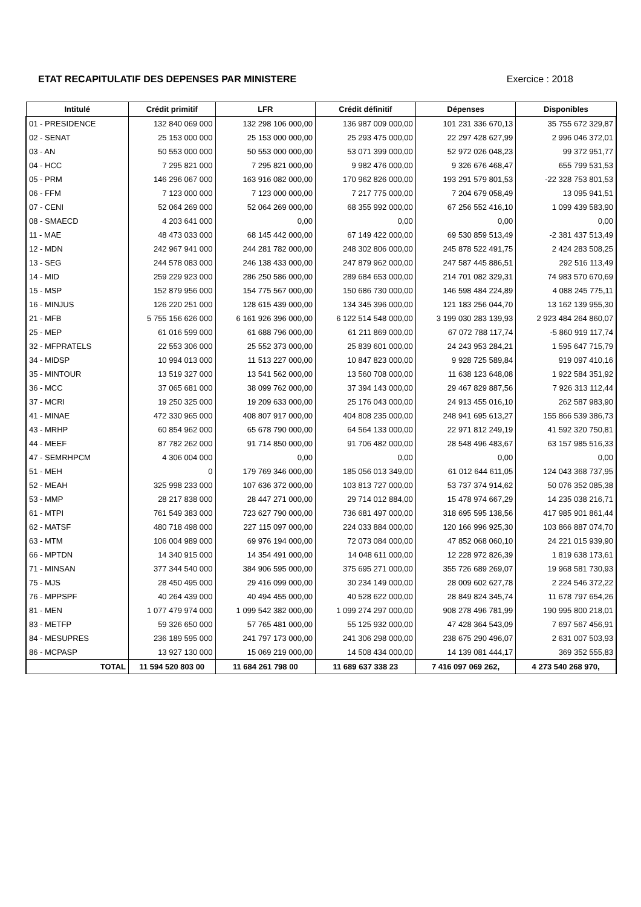ETAT RECAPITULATIF DES DEPENSES PAR MINISTERE Exercice : 2018
| Intitulé | Crédit primitif | LFR | Crédit définitif | Dépenses | Disponibles |
| --- | --- | --- | --- | --- | --- |
| 01 - PRESIDENCE | 132 840 069 000 | 132 298 106 000,00 | 136 987 009 000,00 | 101 231 336 670,13 | 35 755 672 329,87 |
| 02 - SENAT | 25 153 000 000 | 25 153 000 000,00 | 25 293 475 000,00 | 22 297 428 627,99 | 2 996 046 372,01 |
| 03 - AN | 50 553 000 000 | 50 553 000 000,00 | 53 071 399 000,00 | 52 972 026 048,23 | 99 372 951,77 |
| 04 - HCC | 7 295 821 000 | 7 295 821 000,00 | 9 982 476 000,00 | 9 326 676 468,47 | 655 799 531,53 |
| 05 - PRM | 146 296 067 000 | 163 916 082 000,00 | 170 962 826 000,00 | 193 291 579 801,53 | -22 328 753 801,53 |
| 06 - FFM | 7 123 000 000 | 7 123 000 000,00 | 7 217 775 000,00 | 7 204 679 058,49 | 13 095 941,51 |
| 07 - CENI | 52 064 269 000 | 52 064 269 000,00 | 68 355 992 000,00 | 67 256 552 416,10 | 1 099 439 583,90 |
| 08 - SMAECD | 4 203 641 000 | 0,00 | 0,00 | 0,00 | 0,00 |
| 11 - MAE | 48 473 033 000 | 68 145 442 000,00 | 67 149 422 000,00 | 69 530 859 513,49 | -2 381 437 513,49 |
| 12 - MDN | 242 967 941 000 | 244 281 782 000,00 | 248 302 806 000,00 | 245 878 522 491,75 | 2 424 283 508,25 |
| 13 - SEG | 244 578 083 000 | 246 138 433 000,00 | 247 879 962 000,00 | 247 587 445 886,51 | 292 516 113,49 |
| 14 - MID | 259 229 923 000 | 286 250 586 000,00 | 289 684 653 000,00 | 214 701 082 329,31 | 74 983 570 670,69 |
| 15 - MSP | 152 879 956 000 | 154 775 567 000,00 | 150 686 730 000,00 | 146 598 484 224,89 | 4 088 245 775,11 |
| 16 - MINJUS | 126 220 251 000 | 128 615 439 000,00 | 134 345 396 000,00 | 121 183 256 044,70 | 13 162 139 955,30 |
| 21 - MFB | 5 755 156 626 000 | 6 161 926 396 000,00 | 6 122 514 548 000,00 | 3 199 030 283 139,93 | 2 923 484 264 860,07 |
| 25 - MEP | 61 016 599 000 | 61 688 796 000,00 | 61 211 869 000,00 | 67 072 788 117,74 | -5 860 919 117,74 |
| 32 - MFPRATELS | 22 553 306 000 | 25 552 373 000,00 | 25 839 601 000,00 | 24 243 953 284,21 | 1 595 647 715,79 |
| 34 - MIDSP | 10 994 013 000 | 11 513 227 000,00 | 10 847 823 000,00 | 9 928 725 589,84 | 919 097 410,16 |
| 35 - MINTOUR | 13 519 327 000 | 13 541 562 000,00 | 13 560 708 000,00 | 11 638 123 648,08 | 1 922 584 351,92 |
| 36 - MCC | 37 065 681 000 | 38 099 762 000,00 | 37 394 143 000,00 | 29 467 829 887,56 | 7 926 313 112,44 |
| 37 - MCRI | 19 250 325 000 | 19 209 633 000,00 | 25 176 043 000,00 | 24 913 455 016,10 | 262 587 983,90 |
| 41 - MINAE | 472 330 965 000 | 408 807 917 000,00 | 404 808 235 000,00 | 248 941 695 613,27 | 155 866 539 386,73 |
| 43 - MRHP | 60 854 962 000 | 65 678 790 000,00 | 64 564 133 000,00 | 22 971 812 249,19 | 41 592 320 750,81 |
| 44 - MEEF | 87 782 262 000 | 91 714 850 000,00 | 91 706 482 000,00 | 28 548 496 483,67 | 63 157 985 516,33 |
| 47 - SEMRHPCM | 4 306 004 000 | 0,00 | 0,00 | 0,00 | 0,00 |
| 51 - MEH | 0 | 179 769 346 000,00 | 185 056 013 349,00 | 61 012 644 611,05 | 124 043 368 737,95 |
| 52 - MEAH | 325 998 233 000 | 107 636 372 000,00 | 103 813 727 000,00 | 53 737 374 914,62 | 50 076 352 085,38 |
| 53 - MMP | 28 217 838 000 | 28 447 271 000,00 | 29 714 012 884,00 | 15 478 974 667,29 | 14 235 038 216,71 |
| 61 - MTPI | 761 549 383 000 | 723 627 790 000,00 | 736 681 497 000,00 | 318 695 595 138,56 | 417 985 901 861,44 |
| 62 - MATSF | 480 718 498 000 | 227 115 097 000,00 | 224 033 884 000,00 | 120 166 996 925,30 | 103 866 887 074,70 |
| 63 - MTM | 106 004 989 000 | 69 976 194 000,00 | 72 073 084 000,00 | 47 852 068 060,10 | 24 221 015 939,90 |
| 66 - MPTDN | 14 340 915 000 | 14 354 491 000,00 | 14 048 611 000,00 | 12 228 972 826,39 | 1 819 638 173,61 |
| 71 - MINSAN | 377 344 540 000 | 384 906 595 000,00 | 375 695 271 000,00 | 355 726 689 269,07 | 19 968 581 730,93 |
| 75 - MJS | 28 450 495 000 | 29 416 099 000,00 | 30 234 149 000,00 | 28 009 602 627,78 | 2 224 546 372,22 |
| 76 - MPPSPF | 40 264 439 000 | 40 494 455 000,00 | 40 528 622 000,00 | 28 849 824 345,74 | 11 678 797 654,26 |
| 81 - MEN | 1 077 479 974 000 | 1 099 542 382 000,00 | 1 099 274 297 000,00 | 908 278 496 781,99 | 190 995 800 218,01 |
| 83 - METFP | 59 326 650 000 | 57 765 481 000,00 | 55 125 932 000,00 | 47 428 364 543,09 | 7 697 567 456,91 |
| 84 - MESUPRES | 236 189 595 000 | 241 797 173 000,00 | 241 306 298 000,00 | 238 675 290 496,07 | 2 631 007 503,93 |
| 86 - MCPASP | 13 927 130 000 | 15 069 219 000,00 | 14 508 434 000,00 | 14 139 081 444,17 | 369 352 555,83 |
| TOTAL | 11 594 520 803 00 | 11 684 261 798 00 | 11 689 637 338 23 | 7 416 097 069 262, | 4 273 540 268 970, |